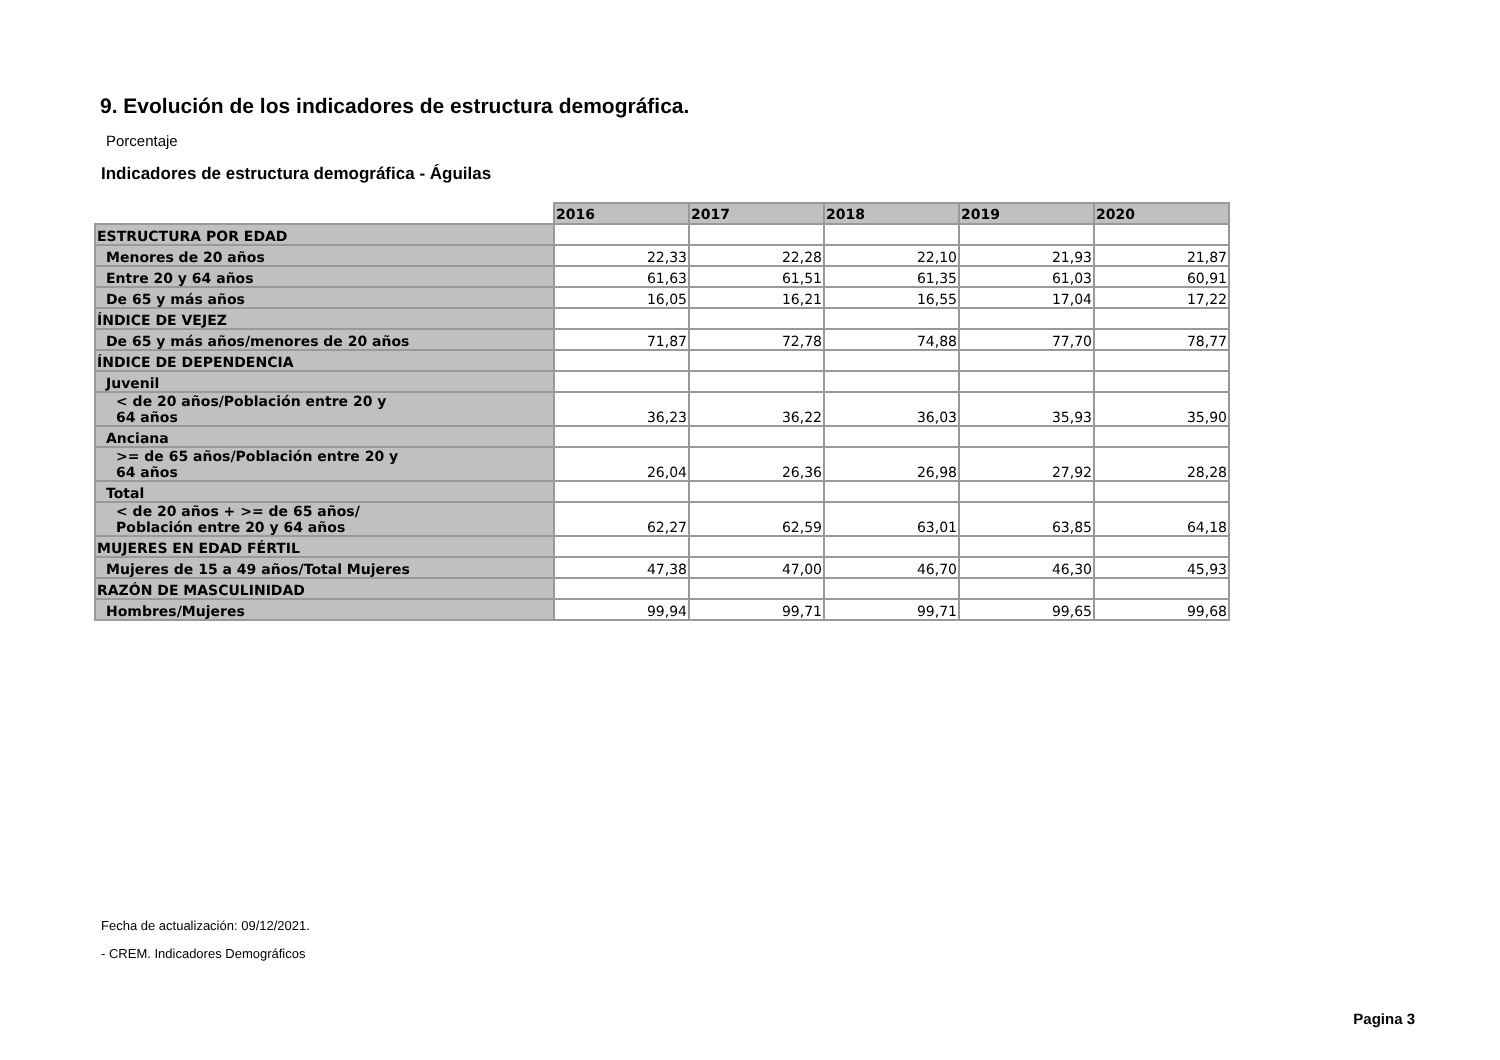9. Evolución de los indicadores de estructura demográfica.
Porcentaje
Indicadores de estructura demográfica - Águilas
| | 2016 | 2017 | 2018 | 2019 | 2020 |
| --- | --- | --- | --- | --- | --- |
| ESTRUCTURA POR EDAD | | | | | |
| Menores de 20 años | 22,33 | 22,28 | 22,10 | 21,93 | 21,87 |
| Entre 20 y 64 años | 61,63 | 61,51 | 61,35 | 61,03 | 60,91 |
| De 65 y más años | 16,05 | 16,21 | 16,55 | 17,04 | 17,22 |
| ÍNDICE DE VEJEZ | | | | | |
| De 65 y más años/menores de 20 años | 71,87 | 72,78 | 74,88 | 77,70 | 78,77 |
| ÍNDICE DE DEPENDENCIA | | | | | |
| Juvenil | | | | | |
| < de 20 años/Población entre 20 y 64 años | 36,23 | 36,22 | 36,03 | 35,93 | 35,90 |
| Anciana | | | | | |
| >= de 65 años/Población entre 20 y 64 años | 26,04 | 26,36 | 26,98 | 27,92 | 28,28 |
| Total | | | | | |
| < de 20 años + >= de 65 años/ Población entre 20 y 64 años | 62,27 | 62,59 | 63,01 | 63,85 | 64,18 |
| MUJERES EN EDAD FÉRTIL | | | | | |
| Mujeres de 15 a 49 años/Total Mujeres | 47,38 | 47,00 | 46,70 | 46,30 | 45,93 |
| RAZÓN DE MASCULINIDAD | | | | | |
| Hombres/Mujeres | 99,94 | 99,71 | 99,71 | 99,65 | 99,68 |
Fecha de actualización: 09/12/2021.
- CREM. Indicadores Demográficos
Pagina 3